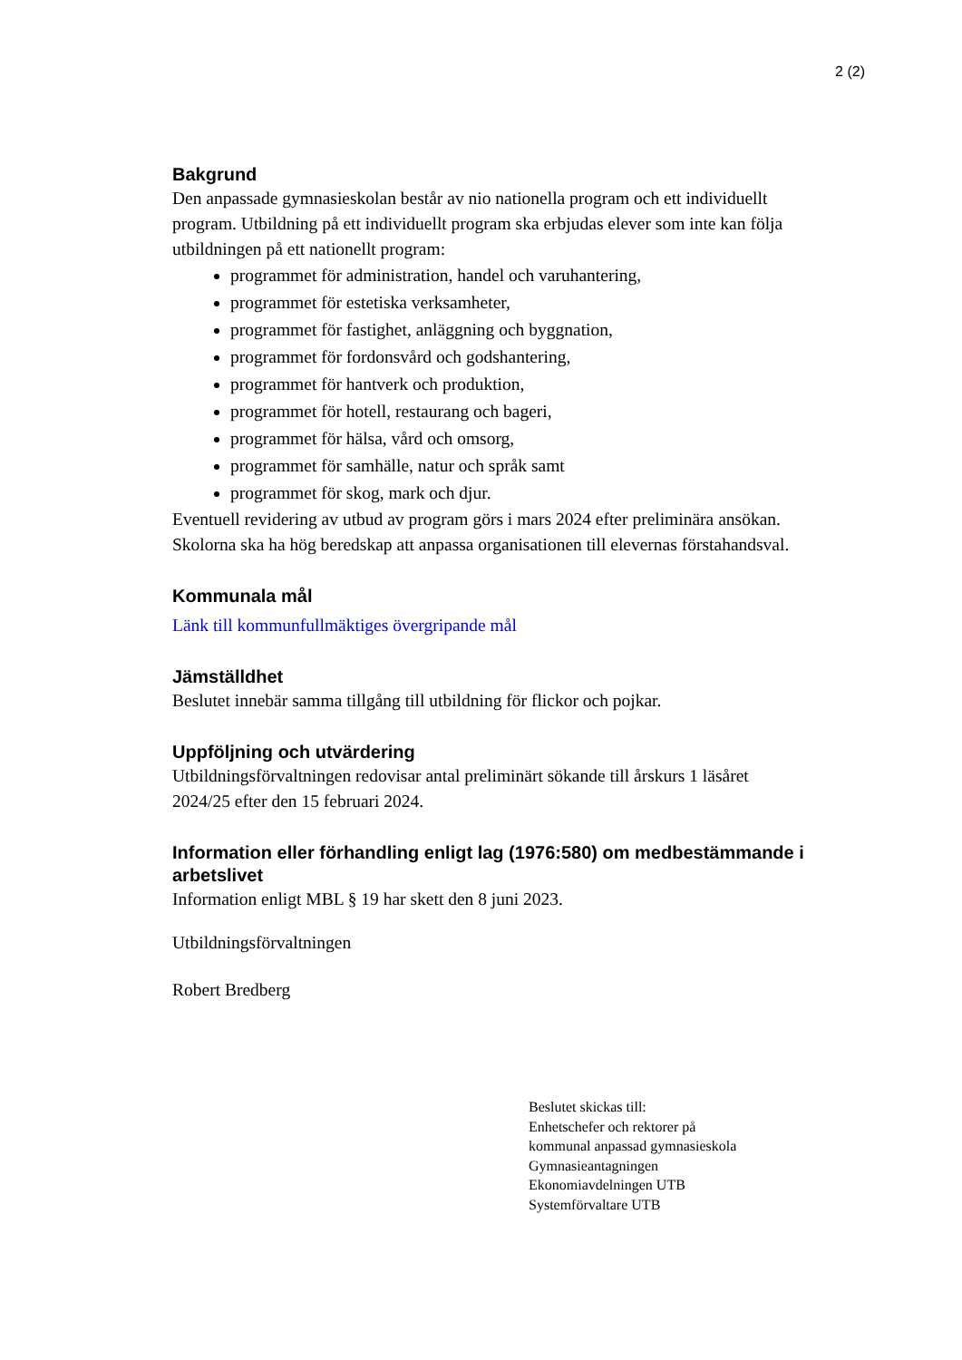2 (2)
Bakgrund
Den anpassade gymnasieskolan består av nio nationella program och ett individuellt program. Utbildning på ett individuellt program ska erbjudas elever som inte kan följa utbildningen på ett nationellt program:
programmet för administration, handel och varuhantering,
programmet för estetiska verksamheter,
programmet för fastighet, anläggning och byggnation,
programmet för fordonsvård och godshantering,
programmet för hantverk och produktion,
programmet för hotell, restaurang och bageri,
programmet för hälsa, vård och omsorg,
programmet för samhälle, natur och språk samt
programmet för skog, mark och djur.
Eventuell revidering av utbud av program görs i mars 2024 efter preliminära ansökan. Skolorna ska ha hög beredskap att anpassa organisationen till elevernas förstahandsval.
Kommunala mål
Länk till kommunfullmäktiges övergripande mål
Jämställdhet
Beslutet innebär samma tillgång till utbildning för flickor och pojkar.
Uppföljning och utvärdering
Utbildningsförvaltningen redovisar antal preliminärt sökande till årskurs 1 läsåret 2024/25 efter den 15 februari 2024.
Information eller förhandling enligt lag (1976:580) om medbestämmande i arbetslivet
Information enligt MBL § 19 har skett den 8 juni 2023.
Utbildningsförvaltningen
Robert Bredberg
Beslutet skickas till:
Enhetschefer och rektorer på
kommunal anpassad gymnasieskola
Gymnasieantagningen
Ekonomiavdelningen UTB
Systemförvaltare UTB